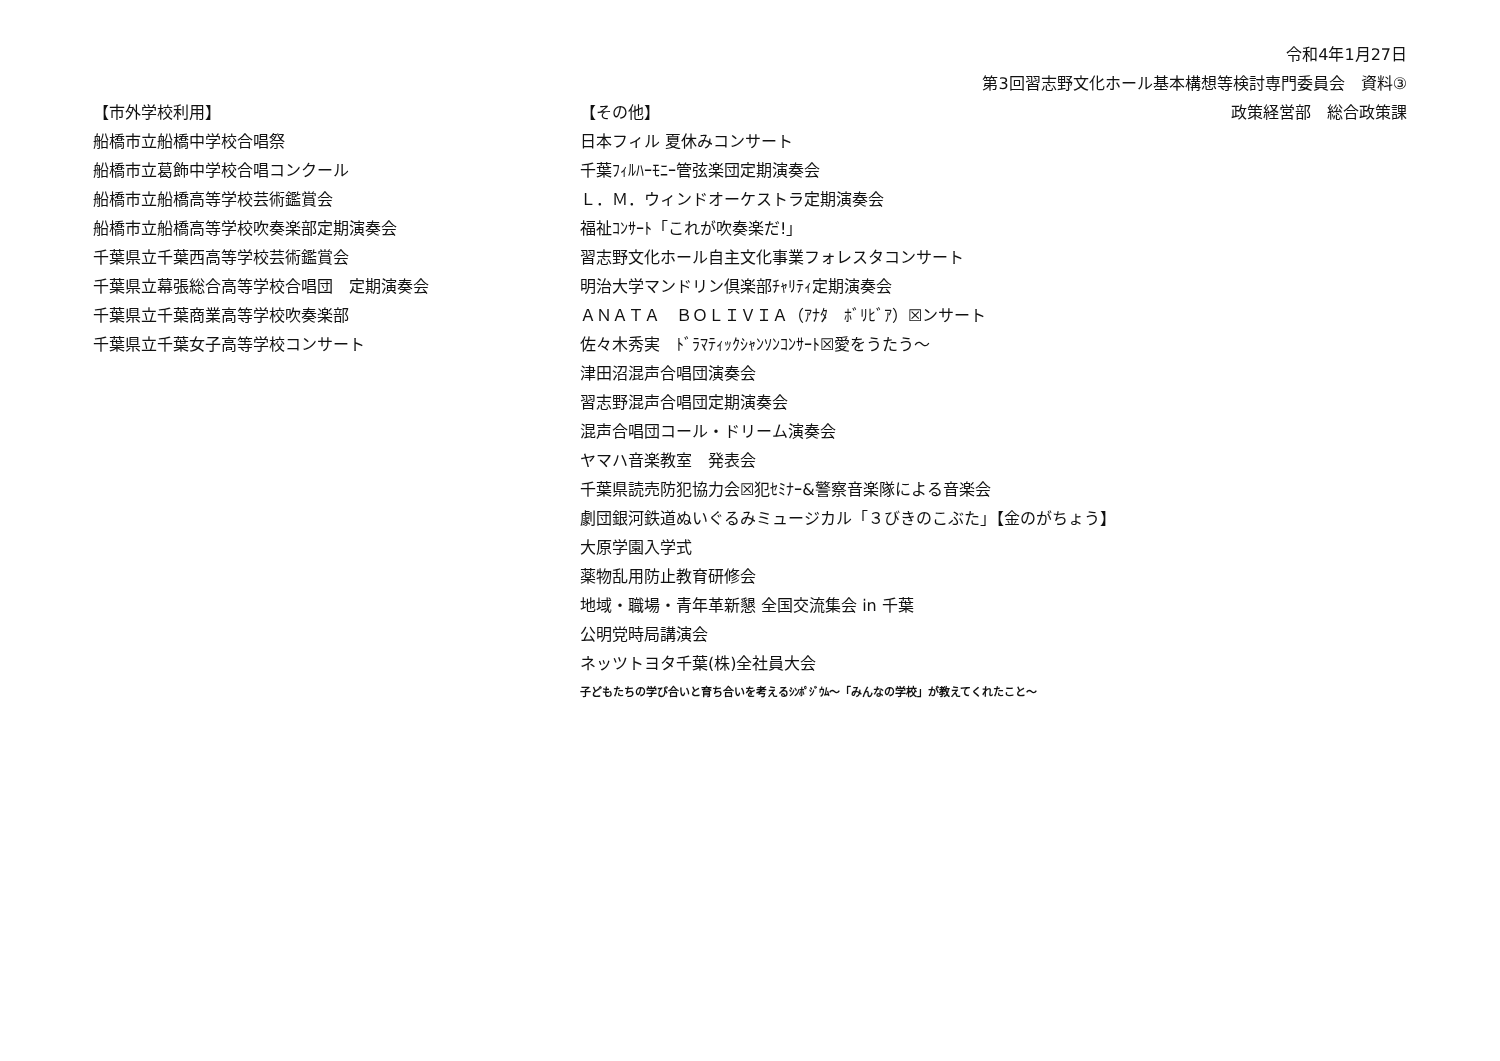令和4年1月27日
第3回習志野文化ホール基本構想等検討専門委員会　資料③
【市外学校利用】
船橋市立船橋中学校合唱祭
船橋市立葛飾中学校合唱コンクール
船橋市立船橋高等学校芸術鑑賞会
船橋市立船橋高等学校吹奏楽部定期演奏会
千葉県立千葉西高等学校芸術鑑賞会
千葉県立幕張総合高等学校合唱団　定期演奏会
千葉県立千葉商業高等学校吹奏楽部
千葉県立千葉女子高等学校コンサート
【その他】
日本フィル 夏休みコンサート
千葉ﾌｨﾙﾊｰﾓﾆｰ管弦楽団定期演奏会
Ｌ．Ｍ．ウィンドオーケストラ定期演奏会
福祉ｺﾝｻｰﾄ「これが吹奏楽だ!」
習志野文化ホール自主文化事業フォレスタコンサート
明治大学マンドリン倶楽部ﾁｬﾘﾃｨ定期演奏会
ＡＮＡＴＡ　ＢＯＬＩＶＩＡ（ｱﾅﾀ　ﾎﾞﾘﾋﾞｱ）☒ンサート
佐々木秀実　ﾄﾞﾗﾏﾃｨｯｸｼｬﾝｿﾝｺﾝｻｰﾄ☒愛をうたう～
津田沼混声合唱団演奏会
習志野混声合唱団定期演奏会
混声合唱団コール・ドリーム演奏会
ヤマハ音楽教室　発表会
千葉県読売防犯協力会☒犯ｾﾐﾅｰ&警察音楽隊による音楽会
劇団銀河鉄道ぬいぐるみミュージカル「３びきのこぶた」【金のがちょう】
大原学園入学式
薬物乱用防止教育研修会
地域・職場・青年革新懇 全国交流集会 in 千葉
公明党時局講演会
ネッツトヨタ千葉(株)全社員大会
子どもたちの学び合いと育ち合いを考えるｼﾝﾎﾟｼﾞｳﾑ～「みんなの学校」が教えてくれたこと～
政策経営部　総合政策課